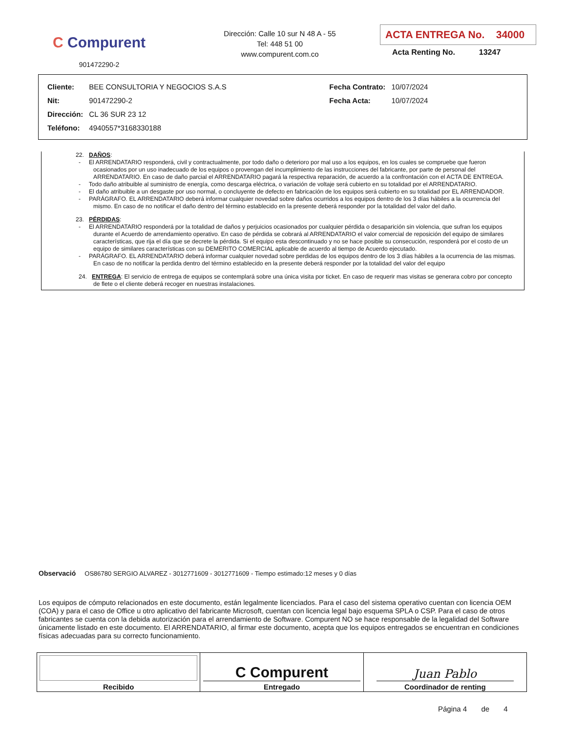C Compurent
901472290-2
Dirección: Calle 10 sur N 48 A - 55
Tel: 448 51 00
www.compurent.com.co
ACTA ENTREGA No. 34000
Acta Renting No. 13247
| Cliente: | BEE CONSULTORIA Y NEGOCIOS S.A.S | Fecha Contrato: | 10/07/2024 |
| Nit: | 901472290-2 | Fecha Acta: | 10/07/2024 |
| Dirección: | CL 36 SUR 23 12 | | |
| Teléfono: | 4940557*3168330188 | | |
22. DAÑOS:
- El ARRENDATARIO responderá, civil y contractualmente, por todo daño o deterioro por mal uso a los equipos, en los cuales se compruebe que fueron ocasionados por un uso inadecuado de los equipos o provengan del incumplimiento de las instrucciones del fabricante, por parte de personal del ARRENDATARIO. En caso de daño parcial el ARRENDATARIO pagará la respectiva reparación, de acuerdo a la confrontación con el ACTA DE ENTREGA.
- Todo daño atribuible al suministro de energía, como descarga eléctrica, o variación de voltaje será cubierto en su totalidad por el ARRENDATARIO.
- El daño atribuible a un desgaste por uso normal, o concluyente de defecto en fabricación de los equipos será cubierto en su totalidad por EL ARRENDADOR.
- PARÁGRAFO. EL ARRENDATARIO deberá informar cualquier novedad sobre daños ocurridos a los equipos dentro de los 3 días hábiles a la ocurrencia del mismo. En caso de no notificar el daño dentro del término establecido en la presente deberá responder por la totalidad del valor del daño.
23. PÉRDIDAS:
- El ARRENDATARIO responderá por la totalidad de daños y perjuicios ocasionados por cualquier pérdida o desaparición sin violencia, que sufran los equipos durante el Acuerdo de arrendamiento operativo. En caso de pérdida se cobrará al ARRENDATARIO el valor comercial de reposición del equipo de similares características, que rija el día que se decrete la pérdida. Si el equipo esta descontinuado y no se hace posible su consecución, responderá por el costo de un equipo de similares características con su DEMERITO COMERCIAL aplicable de acuerdo al tiempo de Acuerdo ejecutado.
- PARÁGRAFO. EL ARRENDATARIO deberá informar cualquier novedad sobre perdidas de los equipos dentro de los 3 días hábiles a la ocurrencia de las mismas. En caso de no notificar la perdida dentro del término establecido en la presente deberá responder por la totalidad del valor del equipo
24. ENTREGA: El servicio de entrega de equipos se contemplará sobre una única visita por ticket. En caso de requerir mas visitas se generara cobro por concepto de flete o el cliente deberá recoger en nuestras instalaciones.
Observació OS86780 SERGIO ALVAREZ - 3012771609 - 3012771609 - Tiempo estimado:12 meses y 0 días
Los equipos de cómputo relacionados en este documento, están legalmente licenciados. Para el caso del sistema operativo cuentan con licencia OEM (COA) y para el caso de Office u otro aplicativo del fabricante Microsoft, cuentan con licencia legal bajo esquema SPLA o CSP. Para el caso de otros fabricantes se cuenta con la debida autorización para el arrendamiento de Software. Compurent NO se hace responsable de la legalidad del Software únicamente listado en este documento. El ARRENDATARIO, al firmar este documento, acepta que los equipos entregados se encuentran en condiciones físicas adecuadas para su correcto funcionamiento.
| Recibido | C Compurent Entregado | Juan Pablo Coordinador de renting |
Página 4 de 4